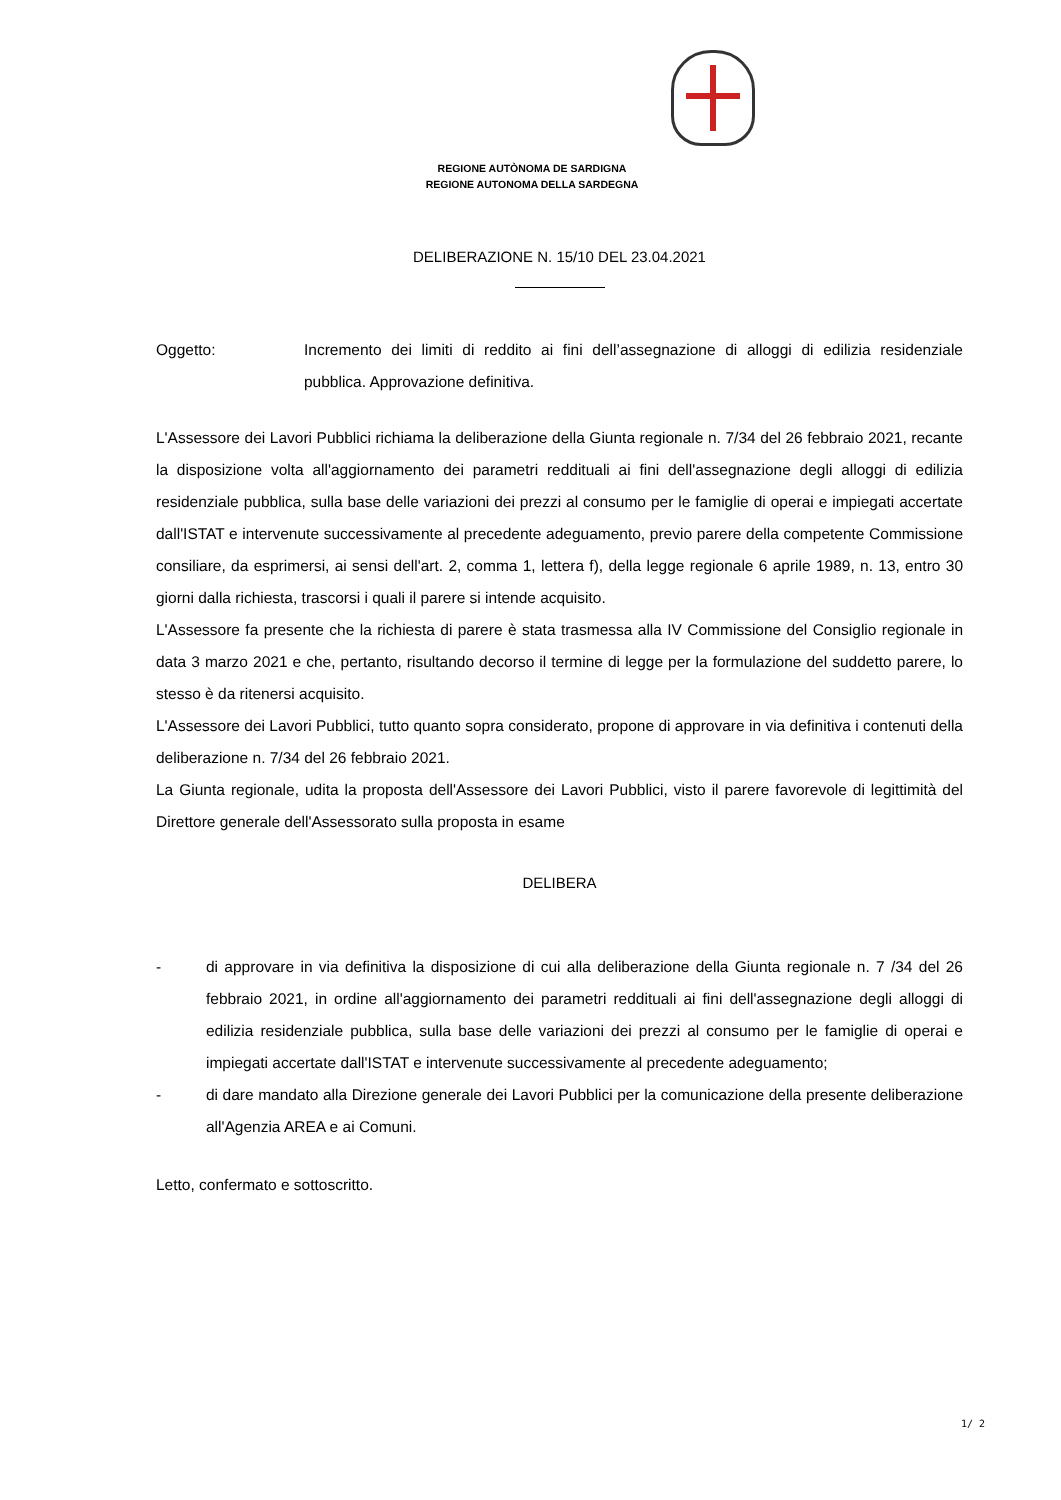REGIONE AUTÒNOMA DE SARDIGNA
REGIONE AUTONOMA DELLA SARDEGNA
DELIBERAZIONE N. 15/10 DEL 23.04.2021
Oggetto: Incremento dei limiti di reddito ai fini dell’assegnazione di alloggi di edilizia residenziale pubblica. Approvazione definitiva.
L'Assessore dei Lavori Pubblici richiama la deliberazione della Giunta regionale n. 7/34 del 26 febbraio 2021, recante la disposizione volta all'aggiornamento dei parametri reddituali ai fini dell'assegnazione degli alloggi di edilizia residenziale pubblica, sulla base delle variazioni dei prezzi al consumo per le famiglie di operai e impiegati accertate dall'ISTAT e intervenute successivamente al precedente adeguamento, previo parere della competente Commissione consiliare, da esprimersi, ai sensi dell'art. 2, comma 1, lettera f), della legge regionale 6 aprile 1989, n. 13, entro 30 giorni dalla richiesta, trascorsi i quali il parere si intende acquisito.
L'Assessore fa presente che la richiesta di parere è stata trasmessa alla IV Commissione del Consiglio regionale in data 3 marzo 2021 e che, pertanto, risultando decorso il termine di legge per la formulazione del suddetto parere, lo stesso è da ritenersi acquisito.
L'Assessore dei Lavori Pubblici, tutto quanto sopra considerato, propone di approvare in via definitiva i contenuti della deliberazione n. 7/34 del 26 febbraio 2021.
La Giunta regionale, udita la proposta dell'Assessore dei Lavori Pubblici, visto il parere favorevole di legittimità del Direttore generale dell'Assessorato sulla proposta in esame
DELIBERA
- di approvare in via definitiva la disposizione di cui alla deliberazione della Giunta regionale n. 7 /34 del 26 febbraio 2021, in ordine all'aggiornamento dei parametri reddituali ai fini dell'assegnazione degli alloggi di edilizia residenziale pubblica, sulla base delle variazioni dei prezzi al consumo per le famiglie di operai e impiegati accertate dall'ISTAT e intervenute successivamente al precedente adeguamento;
- di dare mandato alla Direzione generale dei Lavori Pubblici per la comunicazione della presente deliberazione all'Agenzia AREA e ai Comuni.
Letto, confermato e sottoscritto.
1/ 2